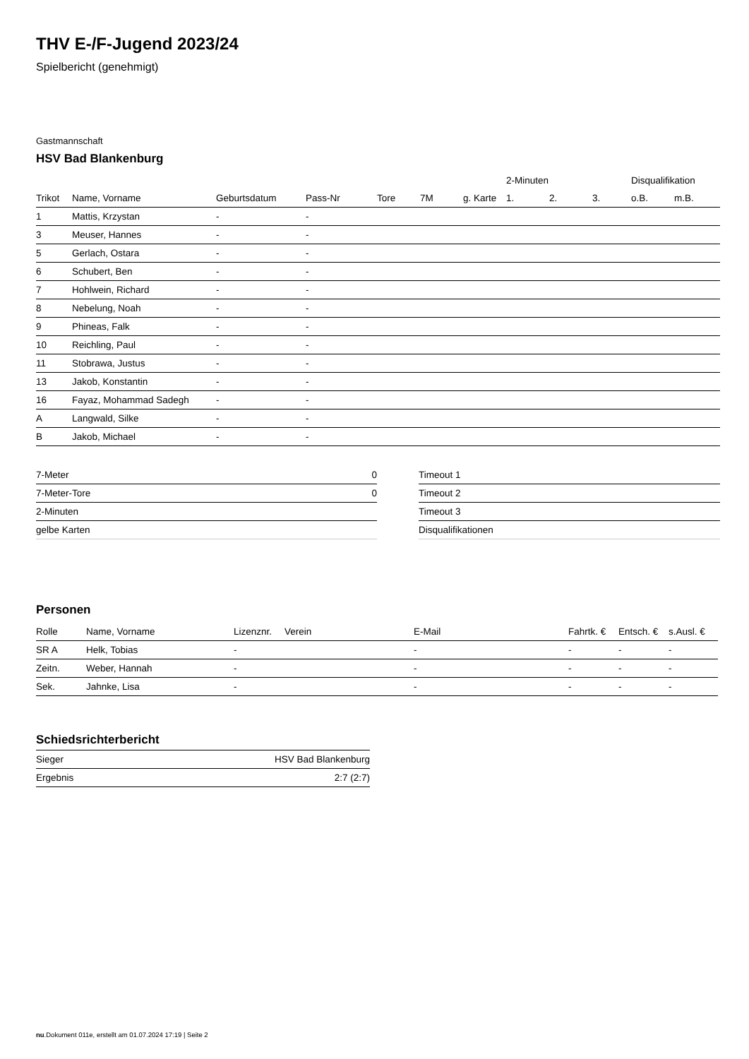THV E-/F-Jugend 2023/24
Spielbericht (genehmigt)
Gastmannschaft
HSV Bad Blankenburg
| | | | | | | | 2-Minuten | | | Disqualifikation | |
| --- | --- | --- | --- | --- | --- | --- | --- | --- | --- | --- | --- |
| Trikot | Name, Vorname | Geburtsdatum | Pass-Nr | Tore | 7M | g. Karte | 1. | 2. | 3. | o.B. | m.B. |
| 1 | Mattis, Krzystan | - | - | | | | | | | | |
| 3 | Meuser, Hannes | - | - | | | | | | | | |
| 5 | Gerlach, Ostara | - | - | | | | | | | | |
| 6 | Schubert, Ben | - | - | | | | | | | | |
| 7 | Hohlwein, Richard | - | - | | | | | | | | |
| 8 | Nebelung, Noah | - | - | | | | | | | | |
| 9 | Phineas, Falk | - | - | | | | | | | | |
| 10 | Reichling, Paul | - | - | | | | | | | | |
| 11 | Stobrawa, Justus | - | - | | | | | | | | |
| 13 | Jakob, Konstantin | - | - | | | | | | | | |
| 16 | Fayaz, Mohammad Sadegh | - | - | | | | | | | | |
| A | Langwald, Silke | - | - | | | | | | | | |
| B | Jakob, Michael | - | - | | | | | | | | |
| 7-Meter | 0 |
| 7-Meter-Tore | 0 |
| 2-Minuten | |
| gelbe Karten | |
| Timeout 1 |
| Timeout 2 |
| Timeout 3 |
| Disqualifikationen |
Personen
| Rolle | Name, Vorname | Lizenznr. | Verein | E-Mail | Fahrtk. € | Entsch. € | s.Ausl. € |
| --- | --- | --- | --- | --- | --- | --- | --- |
| SR A | Helk, Tobias | - | | - | - | - | - |
| Zeitn. | Weber, Hannah | - | | - | - | - | - |
| Sek. | Jahnke, Lisa | - | | - | - | - | - |
Schiedsrichterbericht
| Sieger | HSV Bad Blankenburg |
| Ergebnis | 2:7 (2:7) |
nu.Dokument 011e, erstellt am 01.07.2024 17:19 | Seite 2